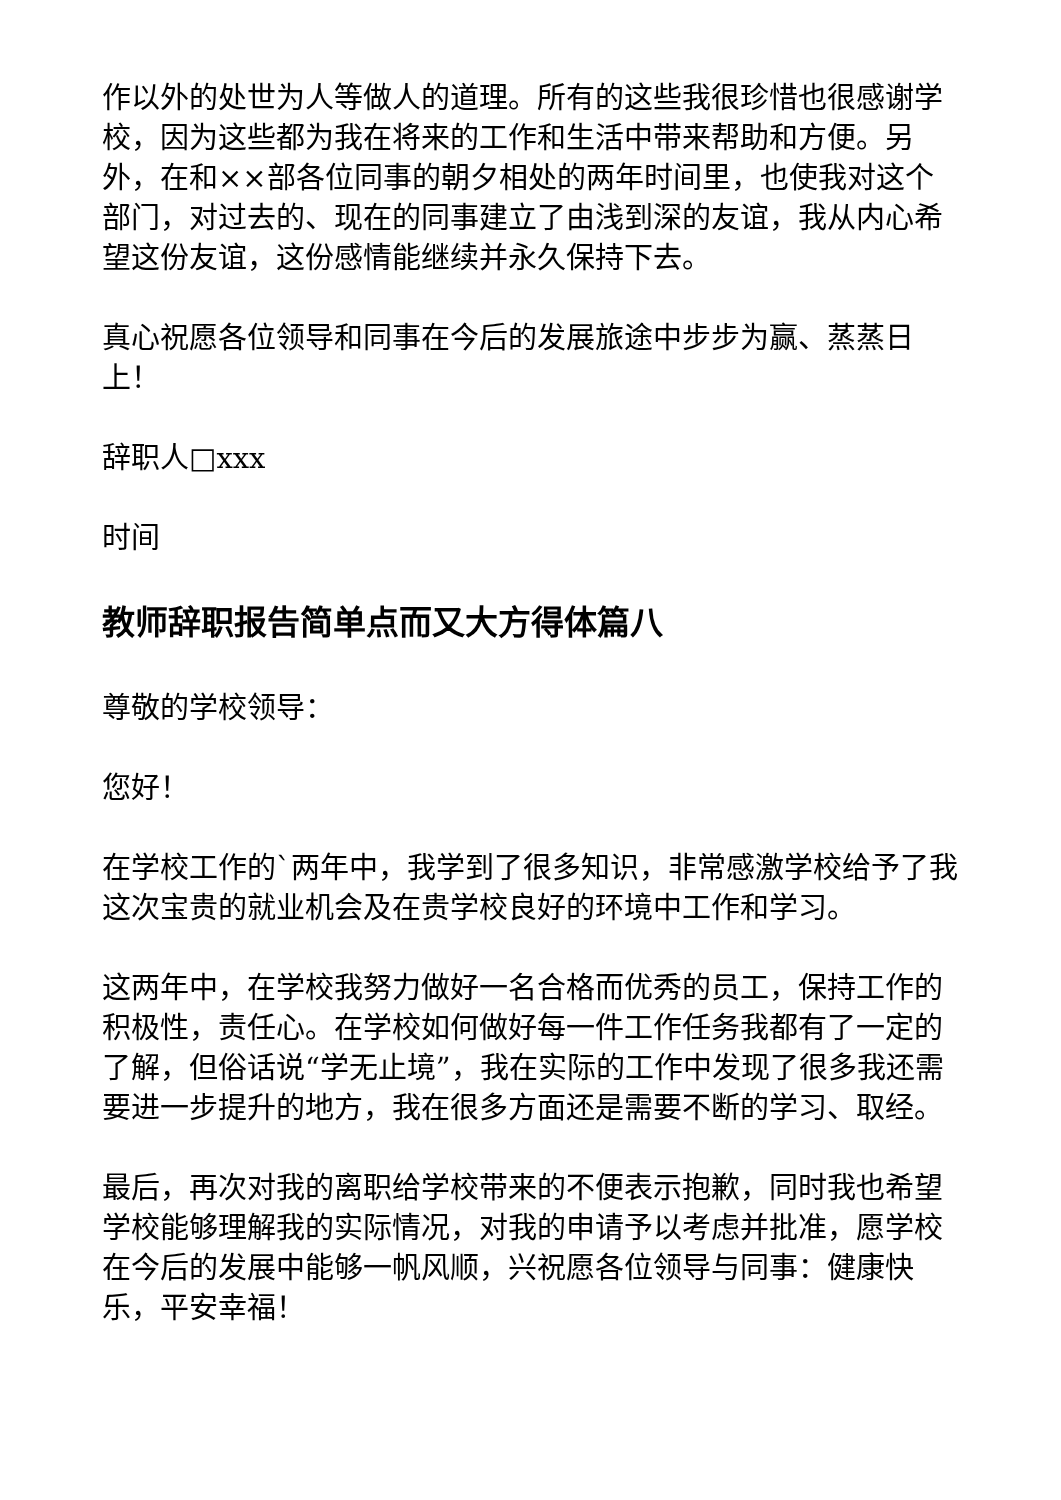作以外的处世为人等做人的道理。所有的这些我很珍惜也很感谢学校，因为这些都为我在将来的工作和生活中带来帮助和方便。另外，在和××部各位同事的朝夕相处的两年时间里，也使我对这个部门，对过去的、现在的同事建立了由浅到深的友谊，我从内心希望这份友谊，这份感情能继续并永久保持下去。
真心祝愿各位领导和同事在今后的发展旅途中步步为赢、蒸蒸日上！
辞职人□xxx
时间
教师辞职报告简单点而又大方得体篇八
尊敬的学校领导：
您好！
在学校工作的`两年中，我学到了很多知识，非常感激学校给予了我这次宝贵的就业机会及在贵学校良好的环境中工作和学习。
这两年中，在学校我努力做好一名合格而优秀的员工，保持工作的积极性，责任心。在学校如何做好每一件工作任务我都有了一定的了解，但俗话说“学无止境”，我在实际的工作中发现了很多我还需要进一步提升的地方，我在很多方面还是需要不断的学习、取经。
最后，再次对我的离职给学校带来的不便表示抱歉，同时我也希望学校能够理解我的实际情况，对我的申请予以考虑并批准，愿学校在今后的发展中能够一帆风顺，兴祝愿各位领导与同事：健康快乐，平安幸福！